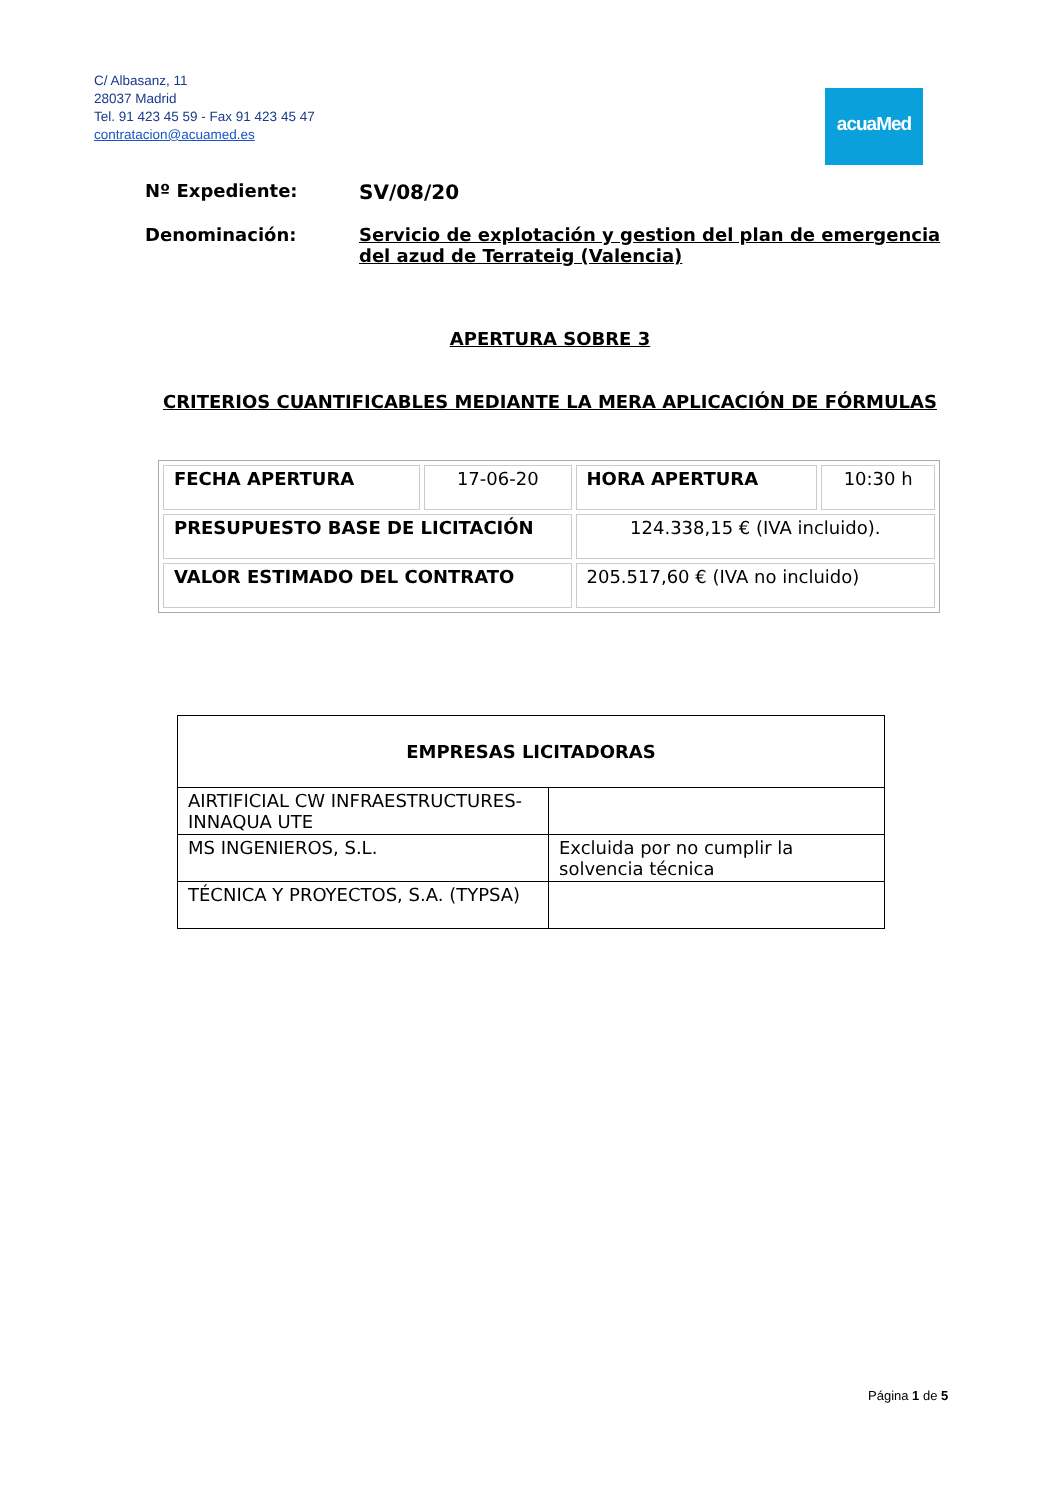C/ Albasanz, 11
28037 Madrid
Tel. 91 423 45 59 - Fax 91 423 45 47
contratacion@acuamed.es
acuaMed
Nº Expediente: SV/08/20
Denominación: Servicio de explotación y gestion del plan de emergencia del azud de Terrateig (Valencia)
APERTURA SOBRE 3
CRITERIOS CUANTIFICABLES MEDIANTE LA MERA APLICACIÓN DE FÓRMULAS
| FECHA APERTURA | 17-06-20 | HORA APERTURA | 10:30 h |
| PRESUPUESTO BASE DE LICITACIÓN | | 124.338,15 € (IVA incluido). | |
| VALOR ESTIMADO DEL CONTRATO | | 205.517,60 € (IVA no incluido) | |
| EMPRESAS LICITADORAS | |
| --- | --- |
| AIRTIFICIAL CW INFRAESTRUCTURES-INNAQUA UTE | |
| MS INGENIEROS, S.L. | Excluida por no cumplir la solvencia técnica |
| TÉCNICA Y PROYECTOS, S.A. (TYPSA) | |
Página 1 de 5